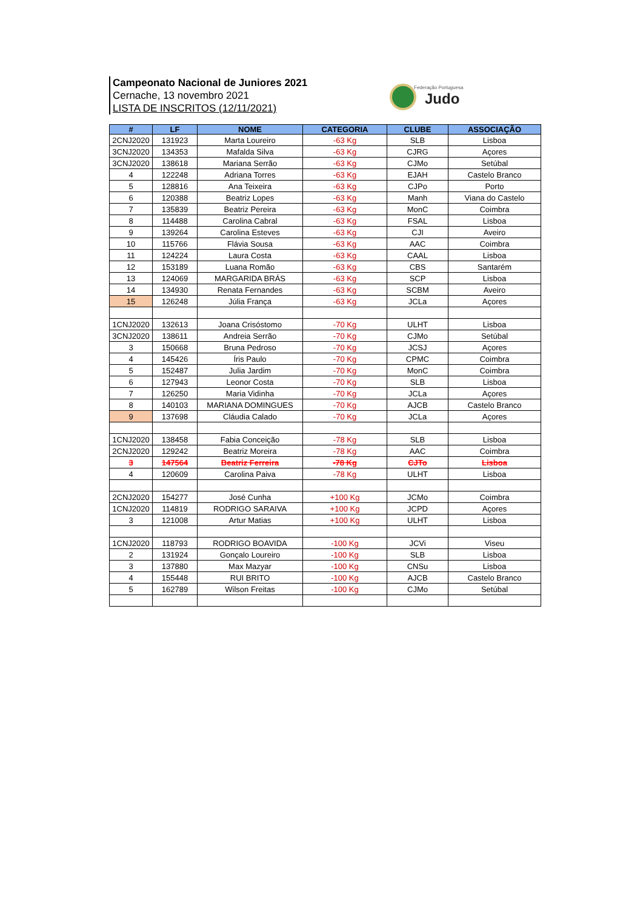Campeonato Nacional de Juniores 2021
Cernache, 13 novembro 2021
LISTA DE INSCRITOS (12/11/2021)
Federação Portuguesa
Judo
| # | LF | NOME | CATEGORIA | CLUBE | ASSOCIAÇÃO |
| --- | --- | --- | --- | --- | --- |
| 2CNJ2020 | 131923 | Marta Loureiro | -63 Kg | SLB | Lisboa |
| 3CNJ2020 | 134353 | Mafalda Silva | -63 Kg | CJRG | Açores |
| 3CNJ2020 | 138618 | Mariana Serrão | -63 Kg | CJMo | Setúbal |
| 4 | 122248 | Adriana Torres | -63 Kg | EJAH | Castelo Branco |
| 5 | 128816 | Ana Teixeira | -63 Kg | CJPo | Porto |
| 6 | 120388 | Beatriz Lopes | -63 Kg | Manh | Viana do Castelo |
| 7 | 135839 | Beatriz Pereira | -63 Kg | MonC | Coimbra |
| 8 | 114488 | Carolina Cabral | -63 Kg | FSAL | Lisboa |
| 9 | 139264 | Carolina Esteves | -63 Kg | CJI | Aveiro |
| 10 | 115766 | Flávia Sousa | -63 Kg | AAC | Coimbra |
| 11 | 124224 | Laura Costa | -63 Kg | CAAL | Lisboa |
| 12 | 153189 | Luana Romão | -63 Kg | CBS | Santarém |
| 13 | 124069 | MARGARIDA BRÁS | -63 Kg | SCP | Lisboa |
| 14 | 134930 | Renata Fernandes | -63 Kg | SCBM | Aveiro |
| 15 | 126248 | Júlia França | -63 Kg | JCLa | Açores |
| 1CNJ2020 | 132613 | Joana Crisóstomo | -70 Kg | ULHT | Lisboa |
| 3CNJ2020 | 138611 | Andreia Serrão | -70 Kg | CJMo | Setúbal |
| 3 | 150668 | Bruna Pedroso | -70 Kg | JCSJ | Açores |
| 4 | 145426 | Íris Paulo | -70 Kg | CPMC | Coimbra |
| 5 | 152487 | Julia Jardim | -70 Kg | MonC | Coimbra |
| 6 | 127943 | Leonor Costa | -70 Kg | SLB | Lisboa |
| 7 | 126250 | Maria Vidinha | -70 Kg | JCLa | Açores |
| 8 | 140103 | MARIANA DOMINGUES | -70 Kg | AJCB | Castelo Branco |
| 9 | 137698 | Cláudia Calado | -70 Kg | JCLa | Açores |
| 1CNJ2020 | 138458 | Fabia Conceição | -78 Kg | SLB | Lisboa |
| 2CNJ2020 | 129242 | Beatriz Moreira | -78 Kg | AAC | Coimbra |
| 3 | 147564 | Beatriz Ferreira | -78 Kg | CJTo | Lisboa |
| 4 | 120609 | Carolina Paiva | -78 Kg | ULHT | Lisboa |
| 2CNJ2020 | 154277 | José Cunha | +100 Kg | JCMo | Coimbra |
| 1CNJ2020 | 114819 | RODRIGO SARAIVA | +100 Kg | JCPD | Açores |
| 3 | 121008 | Artur Matias | +100 Kg | ULHT | Lisboa |
| 1CNJ2020 | 118793 | RODRIGO BOAVIDA | -100 Kg | JCVi | Viseu |
| 2 | 131924 | Gonçalo Loureiro | -100 Kg | SLB | Lisboa |
| 3 | 137880 | Max Mazyar | -100 Kg | CNSu | Lisboa |
| 4 | 155448 | RUI BRITO | -100 Kg | AJCB | Castelo Branco |
| 5 | 162789 | Wilson Freitas | -100 Kg | CJMo | Setúbal |